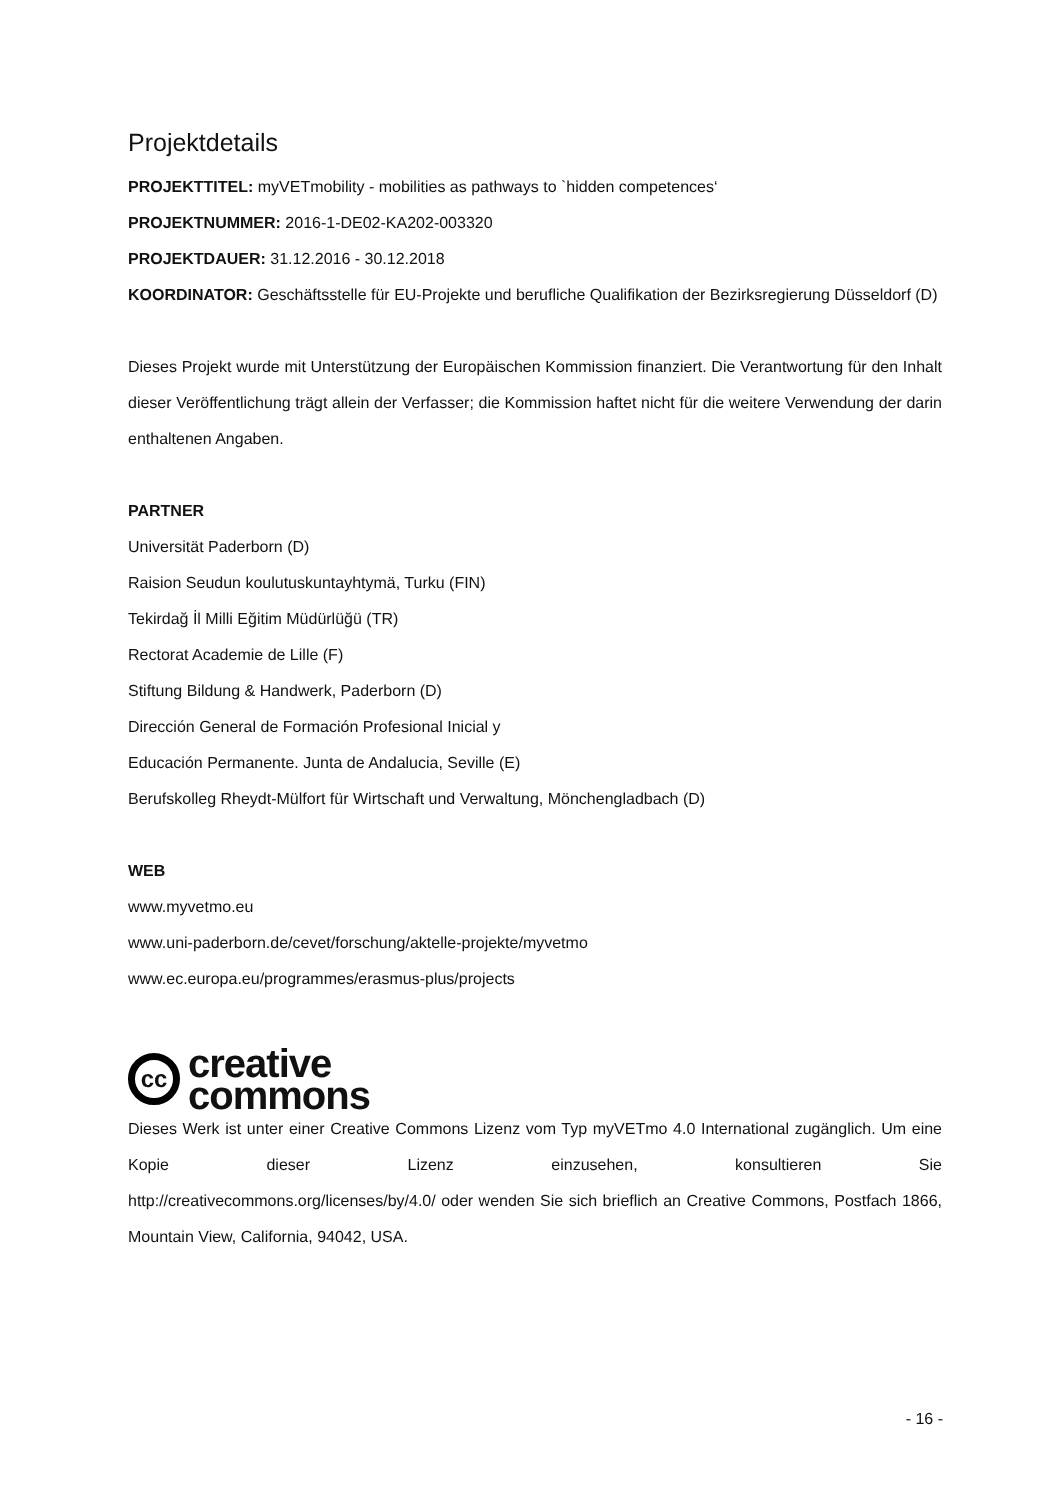Projektdetails
PROJEKTTITEL: myVETmobility - mobilities as pathways to `hidden competences‘
PROJEKTNUMMER: 2016-1-DE02-KA202-003320
PROJEKTDAUER: 31.12.2016 - 30.12.2018
KOORDINATOR: Geschäftsstelle für EU-Projekte und berufliche Qualifikation der Bezirksregierung Düsseldorf (D)
Dieses Projekt wurde mit Unterstützung der Europäischen Kommission finanziert. Die Verantwortung für den Inhalt dieser Veröffentlichung trägt allein der Verfasser; die Kommission haftet nicht für die weitere Verwendung der darin enthaltenen Angaben.
PARTNER
Universität Paderborn (D)
Raision Seudun koulutuskuntayhtymä, Turku (FIN)
Tekirdağ İl Milli Eğitim Müdürlüğü (TR)
Rectorat Academie de Lille (F)
Stiftung Bildung & Handwerk, Paderborn (D)
Dirección General de Formación Profesional Inicial y
Educación Permanente. Junta de Andalucia, Seville (E)
Berufskolleg Rheydt-Mülfort für Wirtschaft und Verwaltung, Mönchengladbach (D)
WEB
www.myvetmo.eu
www.uni-paderborn.de/cevet/forschung/aktelle-projekte/myvetmo
www.ec.europa.eu/programmes/erasmus-plus/projects
cc
creative
commons
Dieses Werk ist unter einer Creative Commons Lizenz vom Typ myVETmo 4.0 International zugänglich. Um eine Kopie dieser Lizenz einzusehen, konsultieren Sie
http://creativecommons.org/licenses/by/4.0/ oder wenden Sie sich brieflich an Creative Commons, Postfach 1866, Mountain View, California, 94042, USA.
- 16 -